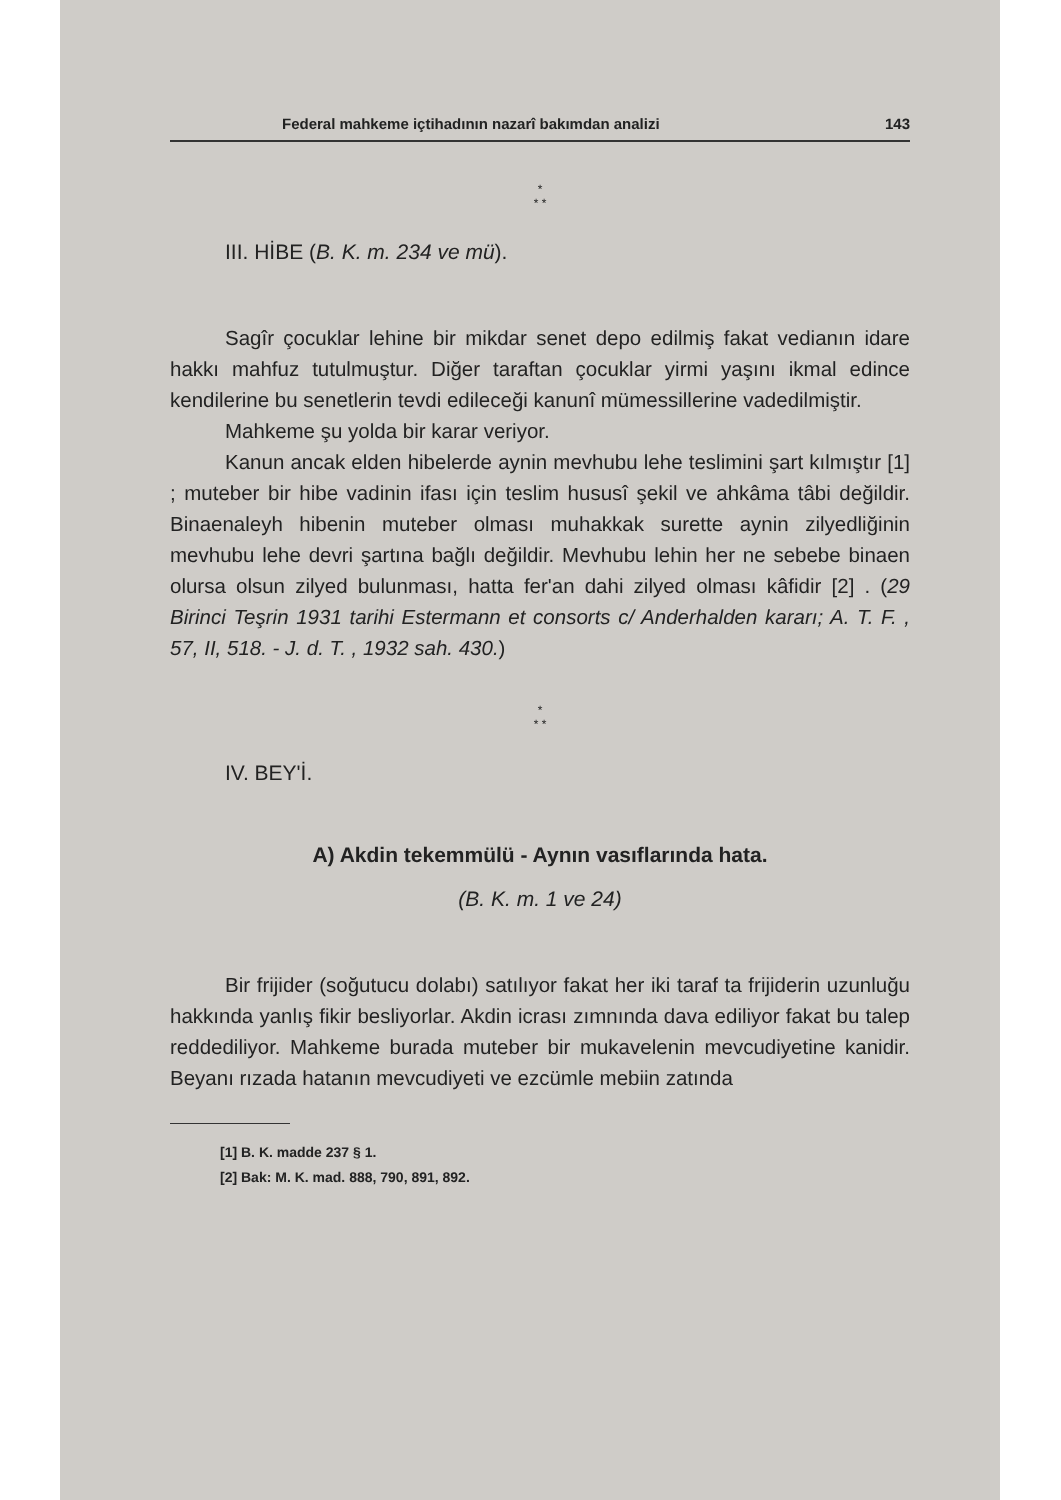Federal mahkeme içtihadının nazarî bakımdan analizi 143
*
* *
III. HİBE (B. K. m. 234 ve mü).
Sagîr çocuklar lehine bir mikdar senet depo edilmiş fakat vedianın idare hakkı mahfuz tutulmuştur. Diğer taraftan çocuklar yirmi yaşını ikmal edince kendilerine bu senetlerin tevdi edileceği kanunî mümessillerine vadedilmiştir.
Mahkeme şu yolda bir karar veriyor.
Kanun ancak elden hibelerde aynin mevhubu lehe teslimini şart kılmıştır [1] ; muteber bir hibe vadinin ifası için teslim hususî şekil ve ahkâma tâbi değildir. Binaenaleyh hibenin muteber olması muhakkak surette aynin zilyedliğinin mevhubu lehe devri şartına bağlı değildir. Mevhubu lehin her ne sebebe binaen olursa olsun zilyed bulunması, hatta fer'an dahi zilyed olması kâfidir [2] . (29 Birinci Teşrin 1931 tarihi Estermann et consorts c/ Anderhalden kararı; A. T. F. , 57, II, 518. - J. d. T. , 1932 sah. 430.)
*
* *
IV. BEY'İ.
A) Akdin tekemmülü - Aynın vasıflarında hata.
(B. K. m. 1 ve 24)
Bir frijider (soğutucu dolabı) satılıyor fakat her iki taraf ta frijiderin uzunluğu hakkında yanlış fikir besliyorlar. Akdin icrası zımnında dava ediliyor fakat bu talep reddediliyor. Mahkeme burada muteber bir mukavelenin mevcudiyetine kanidir. Beyanı rızada hatanın mevcudiyeti ve ezcümle mebiin zatında
[1] B. K. madde 237 § 1.
[2] Bak: M. K. mad. 888, 790, 891, 892.